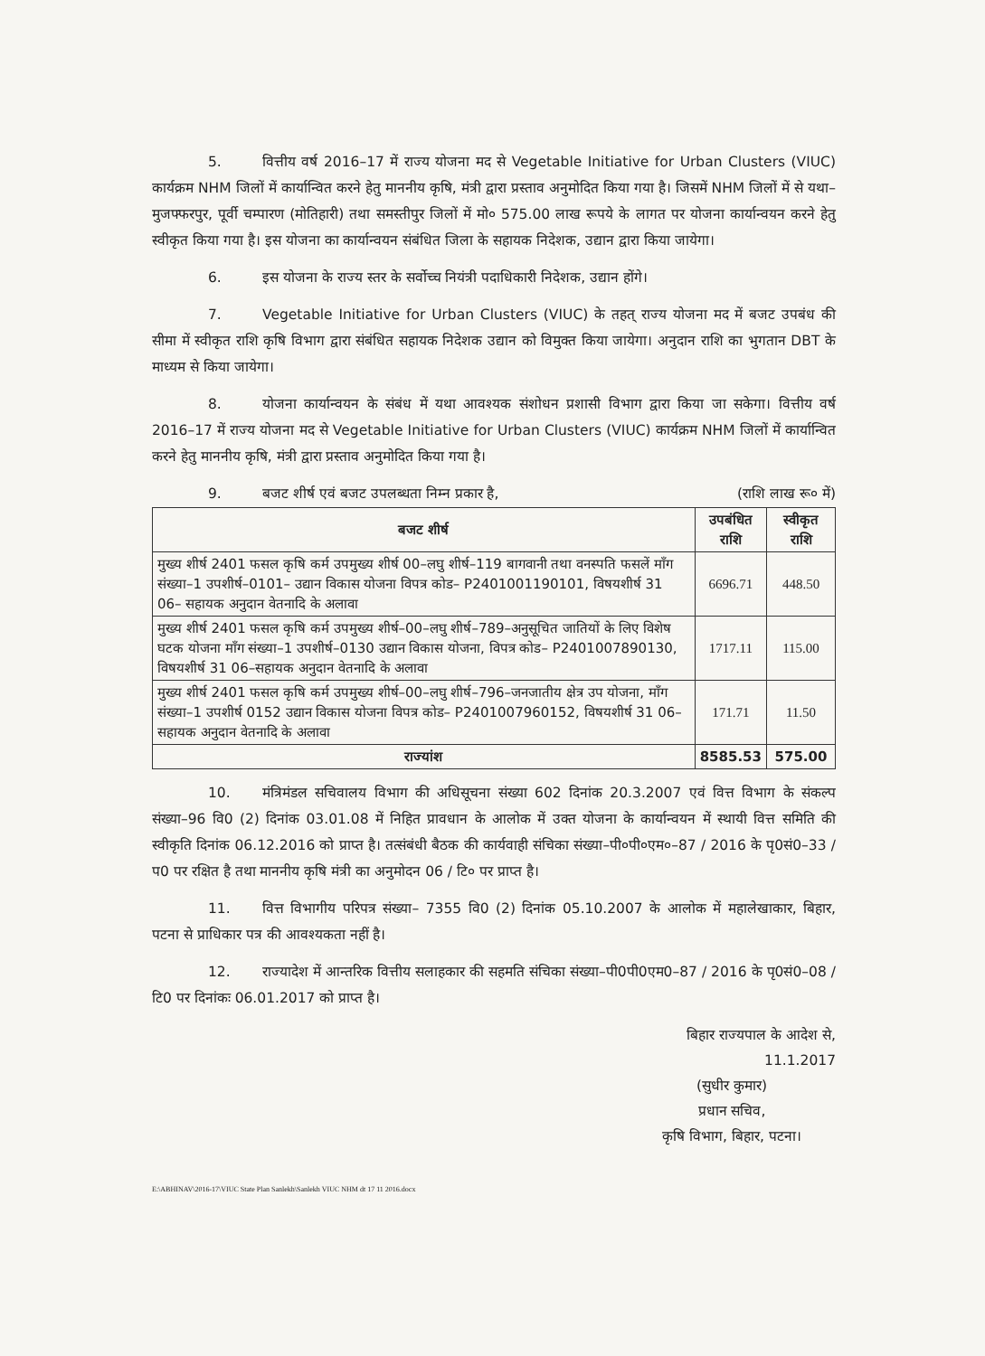5. वित्तीय वर्ष 2016–17 में राज्य योजना मद से Vegetable Initiative for Urban Clusters (VIUC) कार्यक्रम NHM जिलों में कार्यान्वित करने हेतु माननीय कृषि, मंत्री द्वारा प्रस्ताव अनुमोदित किया गया है। जिसमें NHM जिलों में से यथा–मुजफ्फरपुर, पूर्वी चम्पारण (मोतिहारी) तथा समस्तीपुर जिलों में मो० 575.00 लाख रूपये के लागत पर योजना कार्यान्वयन करने हेतु स्वीकृत किया गया है। इस योजना का कार्यान्वयन संबंधित जिला के सहायक निदेशक, उद्यान द्वारा किया जायेगा।
6. इस योजना के राज्य स्तर के सर्वोच्च नियंत्री पदाधिकारी निदेशक, उद्यान होंगे।
7. Vegetable Initiative for Urban Clusters (VIUC) के तहत् राज्य योजना मद में बजट उपबंध की सीमा में स्वीकृत राशि कृषि विभाग द्वारा संबंधित सहायक निदेशक उद्यान को विमुक्त किया जायेगा। अनुदान राशि का भुगतान DBT के माध्यम से किया जायेगा।
8. योजना कार्यान्वयन के संबंध में यथा आवश्यक संशोधन प्रशासी विभाग द्वारा किया जा सकेगा। वित्तीय वर्ष 2016–17 में राज्य योजना मद से Vegetable Initiative for Urban Clusters (VIUC) कार्यक्रम NHM जिलों में कार्यान्वित करने हेतु माननीय कृषि, मंत्री द्वारा प्रस्ताव अनुमोदित किया गया है।
9. बजट शीर्ष एवं बजट उपलब्धता निम्न प्रकार है, (राशि लाख रू० में)
| बजट शीर्ष | उपबंधित राशि | स्वीकृत राशि |
| --- | --- | --- |
| मुख्य शीर्ष 2401 फसल कृषि कर्म उपमुख्य शीर्ष 00–लघु शीर्ष–119 बागवानी तथा वनस्पति फसलें माँग संख्या–1 उपशीर्ष–0101– उद्यान विकास योजना विपत्र कोड– P2401001190101, विषयशीर्ष 31 06– सहायक अनुदान वेतनादि के अलावा | 6696.71 | 448.50 |
| मुख्य शीर्ष 2401 फसल कृषि कर्म उपमुख्य शीर्ष–00–लघु शीर्ष–789–अनुसूचित जातियों के लिए विशेष घटक योजना माँग संख्या–1 उपशीर्ष–0130 उद्यान विकास योजना, विपत्र कोड– P2401007890130, विषयशीर्ष 31 06–सहायक अनुदान वेतनादि के अलावा | 1717.11 | 115.00 |
| मुख्य शीर्ष 2401 फसल कृषि कर्म उपमुख्य शीर्ष–00–लघु शीर्ष–796–जनजातीय क्षेत्र उप योजना, माँग संख्या–1 उपशीर्ष 0152 उद्यान विकास योजना विपत्र कोड– P2401007960152, विषयशीर्ष 31 06– सहायक अनुदान वेतनादि के अलावा | 171.71 | 11.50 |
| राज्यांश | 8585.53 | 575.00 |
10. मंत्रिमंडल सचिवालय विभाग की अधिसूचना संख्या 602 दिनांक 20.3.2007 एवं वित्त विभाग के संकल्प संख्या–96 वि0 (2) दिनांक 03.01.08 में निहित प्रावधान के आलोक में उक्त योजना के कार्यान्वयन में स्थायी वित्त समिति की स्वीकृति दिनांक 06.12.2016 को प्राप्त है। तत्संबंधी बैठक की कार्यवाही संचिका संख्या–पी०पी०एम०–87 / 2016 के पृ0सं0–33 / प0 पर रक्षित है तथा माननीय कृषि मंत्री का अनुमोदन 06 / टि० पर प्राप्त है।
11. वित्त विभागीय परिपत्र संख्या– 7355 वि0 (2) दिनांक 05.10.2007 के आलोक में महालेखाकार, बिहार, पटना से प्राधिकार पत्र की आवश्यकता नहीं है।
12. राज्यादेश में आन्तरिक वित्तीय सलाहकार की सहमति संचिका संख्या–पी0पी0एम0–87 / 2016 के पृ0सं0–08 / टि0 पर दिनांकः 06.01.2017 को प्राप्त है।
बिहार राज्यपाल के आदेश से,
11.1.2017
(सुधीर कुमार)
प्रधान सचिव,
कृषि विभाग, बिहार, पटना।
E:\ABHINAV\2016-17\VIUC State Plan Sanlekh\Sanlekh VIUC NHM dt 17 11 2016.docx